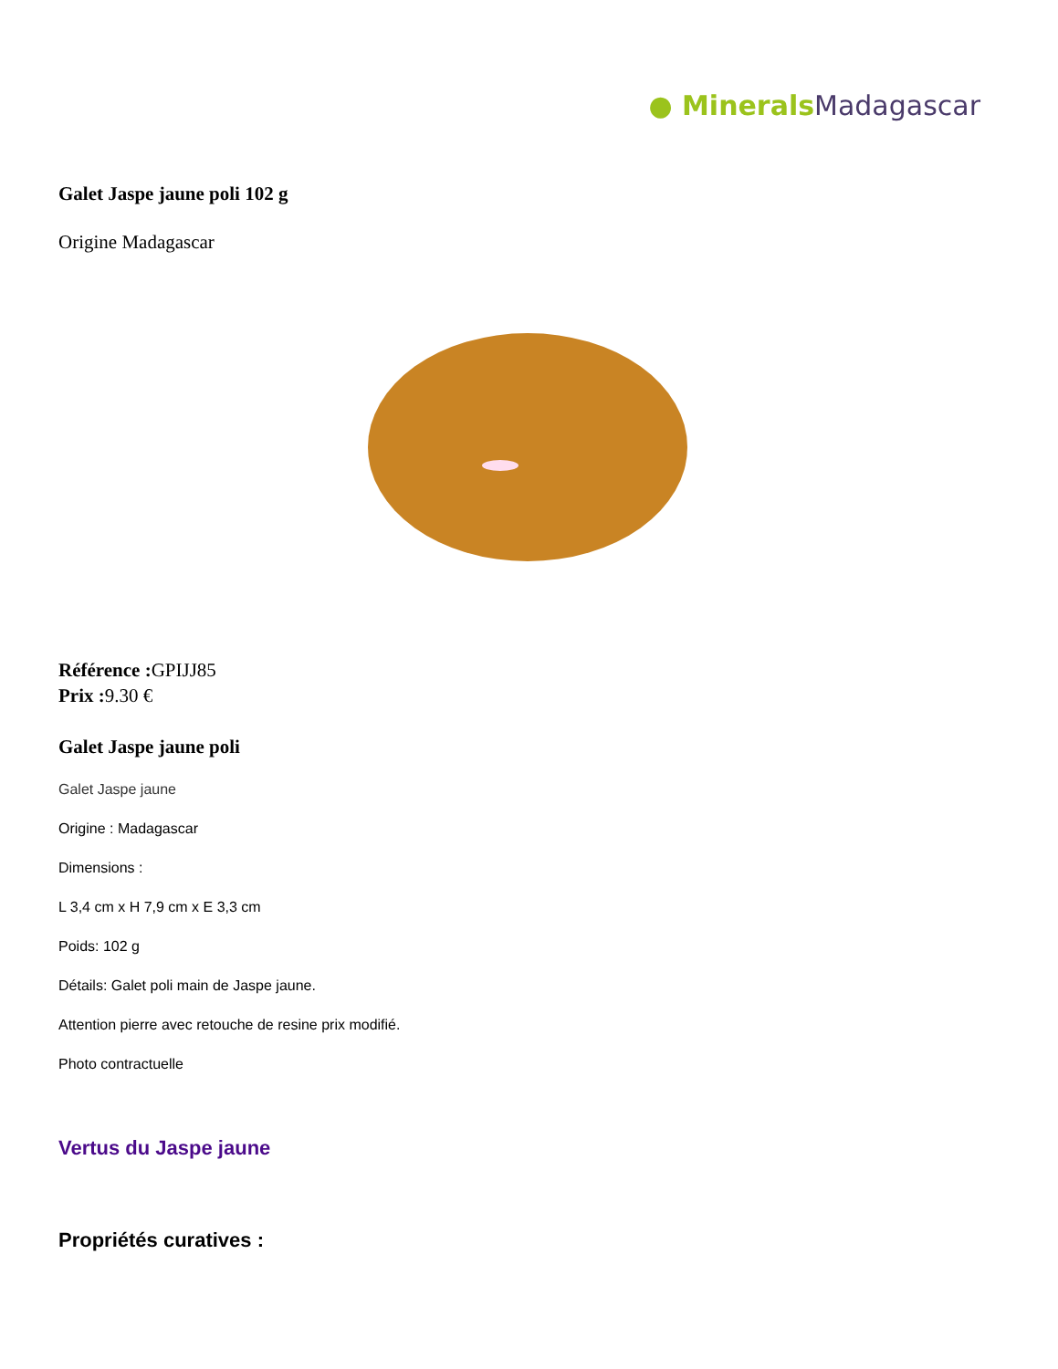● Minerals Madagascar
Galet Jaspe jaune poli 102 g
Origine Madagascar
Référence : GPIJJ85
Prix : 9.30 €
Galet Jaspe jaune poli
Galet Jaspe jaune
Origine : Madagascar
Dimensions :
L 3,4 cm x H 7,9 cm x E 3,3 cm
Poids: 102 g
Détails: Galet poli main de Jaspe jaune.
Attention pierre avec retouche de resine prix modifié.
Photo contractuelle
Vertus du Jaspe jaune
Propriétés curatives :